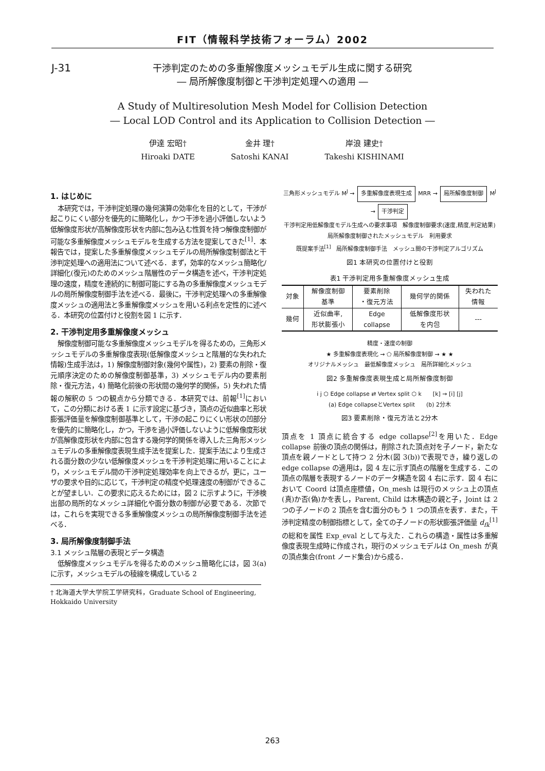FIT（情報科学技術フォーラム）2002
J-31
干渉判定のための多重解像度メッシュモデル生成に関する研究
― 局所解像度制御と干渉判定処理への適用 ―
A Study of Multiresolution Mesh Model for Collision Detection
― Local LOD Control and its Application to Collision Detection ―
伊達 宏昭†
Hiroaki DATE
金井 理†
Satoshi KANAI
岸浪 建史†
Takeshi KISHINAMI
1. はじめに
本研究では，干渉判定処理の幾何演算の効率化を目的として，干渉が起こりにくい部分を優先的に簡略化し，かつ干渉を過小評価しないよう低解像度形状が高解像度形状を内部に包み込む性質を持つ解像度制御が可能な多重解像度メッシュモデルを生成する方法を提案してきた<sup>[1]</sup>．本報告では，提案した多重解像度メッシュモデルの局所解像度制御法と干渉判定処理への適用法について述べる．まず，効率的なメッシュ簡略化/詳細化(復元)のためのメッシュ階層性のデータ構造を述べ，干渉判定処理の速度，精度を連続的に制御可能にする為の多重解像度メッシュモデルの局所解像度制御手法を述べる．最後に，干渉判定処理への多重解像度メッシュの適用法と多重解像度メッシュを用いる利点を定性的に述べる．本研究の位置付けと役割を図 1 に示す．
2. 干渉判定用多重解像度メッシュ
解像度制御可能な多重解像度メッシュモデルを得るための，三角形メッシュモデルの多重解像度表現(低解像度メッシュと階層的な失われた情報)生成手法は，1) 解像度制御対象(幾何や属性)，2) 要素の削除・復元順序決定のための解像度制御基準，3) メッシュモデル内の要素削除・復元方法，4) 簡略化前後の形状間の幾何学的関係，5) 失われた情報の解釈の 5 つの観点から分類できる．本研究では、前報<sup>[1]</sup>において，この分類における表 1 に示す設定に基づき，頂点の近似曲率と形状膨張評価量を解像度制御基準として，干渉の起こりにくい形状の凹部分を優先的に簡略化し，かつ，干渉を過小評価しないように低解像度形状が高解像度形状を内部に包含する幾何学的関係を導入した三角形メッシュモデルの多重解像度表現生成手法を提案した．提案手法により生成される面分数の少ない低解像度メッシュを干渉判定処理に用いることにより，メッシュモデル間の干渉判定処理効率を向上できるが，更に，ユーザの要求や目的に応じて，干渉判定の精度や処理速度の制御ができることが望ましい．この要求に応えるためには，図 2 に示すように，干渉検出部の局所的なメッシュ詳細化や面分数の制御が必要である．次節では，これらを実現できる多重解像度メッシュの局所解像度制御手法を述べる．
3. 局所解像度制御手法
3.1 メッシュ階層の表現とデータ構造
低解像度メッシュモデルを得るためのメッシュ簡略化には，図 3(a)に示す，メッシュモデルの稜線を構成している 2
† 北海道大学大学院工学研究科，Graduate School of Engineering, Hokkaido University
三角形メッシュモデル M<sup>J</sup> → 多重解像度表現生成 MRR → 局所解像度制御 M<sup>J</sup> → 干渉判定
干渉判定用低解像度モデル生成への要求事項　解像度制御要求(速度,精度,判定結果)　局所解像度制御されたメッシュモデル　利用要求
既提案手法<sup>[1]</sup>　局所解像度制御手法　メッシュ間の干渉判定アルゴリズム
図1 本研究の位置付けと役割
表1 干渉判定用多重解像度メッシュ生成
| 対象 | 解像度制御 基準 | 要素削除 ・復元方法 | 幾何学的関係 | 失われた 情報 |
| --- | --- | --- | --- | --- |
| 幾何 | 近似曲率, 形状膨張小 | Edge collapse | 低解像度形状 を内包 | --- |
精度・速度の制御
★ 多重解像度表現化 → ⬠ 局所解像度制御 → ★ ★
オリジナルメッシュ　最低解像度メッシュ　局所詳細化メッシュ
図2 多重解像度表現生成と局所解像度制御
i j ⬡ Edge collapse ⇄ Vertex split ⬡ k　　[k] → [i] [j]
(a) Edge collapseとVertex split　　(b) 2分木
図3 要素削除・復元方法と2分木
頂点を 1 頂点に統合する edge collapse<sup>[2]</sup>を用いた．Edge collapse 前後の頂点の関係は，削除された頂点対を子ノード，新たな頂点を親ノードとして持つ 2 分木(図 3(b))で表現でき，繰り返しの edge collapse の適用は，図 4 左に示す頂点の階層を生成する．この頂点の階層を表現するノードのデータ構造を図 4 右に示す．図 4 右において Coord は頂点座標値，On_mesh は現行のメッシュ上の頂点(真)か否(偽)かを表し，Parent, Child は木構造の親と子，Joint は 2 つの子ノードの 2 頂点を含む面分のもう 1 つの頂点を表す．また，干渉判定精度の制御指標として，全ての子ノードの形状膨張評価量 d<sub>fk</sub><sup>[1]</sup> の総和を属性 Exp_eval として与えた．これらの構造・属性は多重解像度表現生成時に作成され，現行のメッシュモデルは On_mesh が真の頂点集合(front ノード集合)から成る．
263